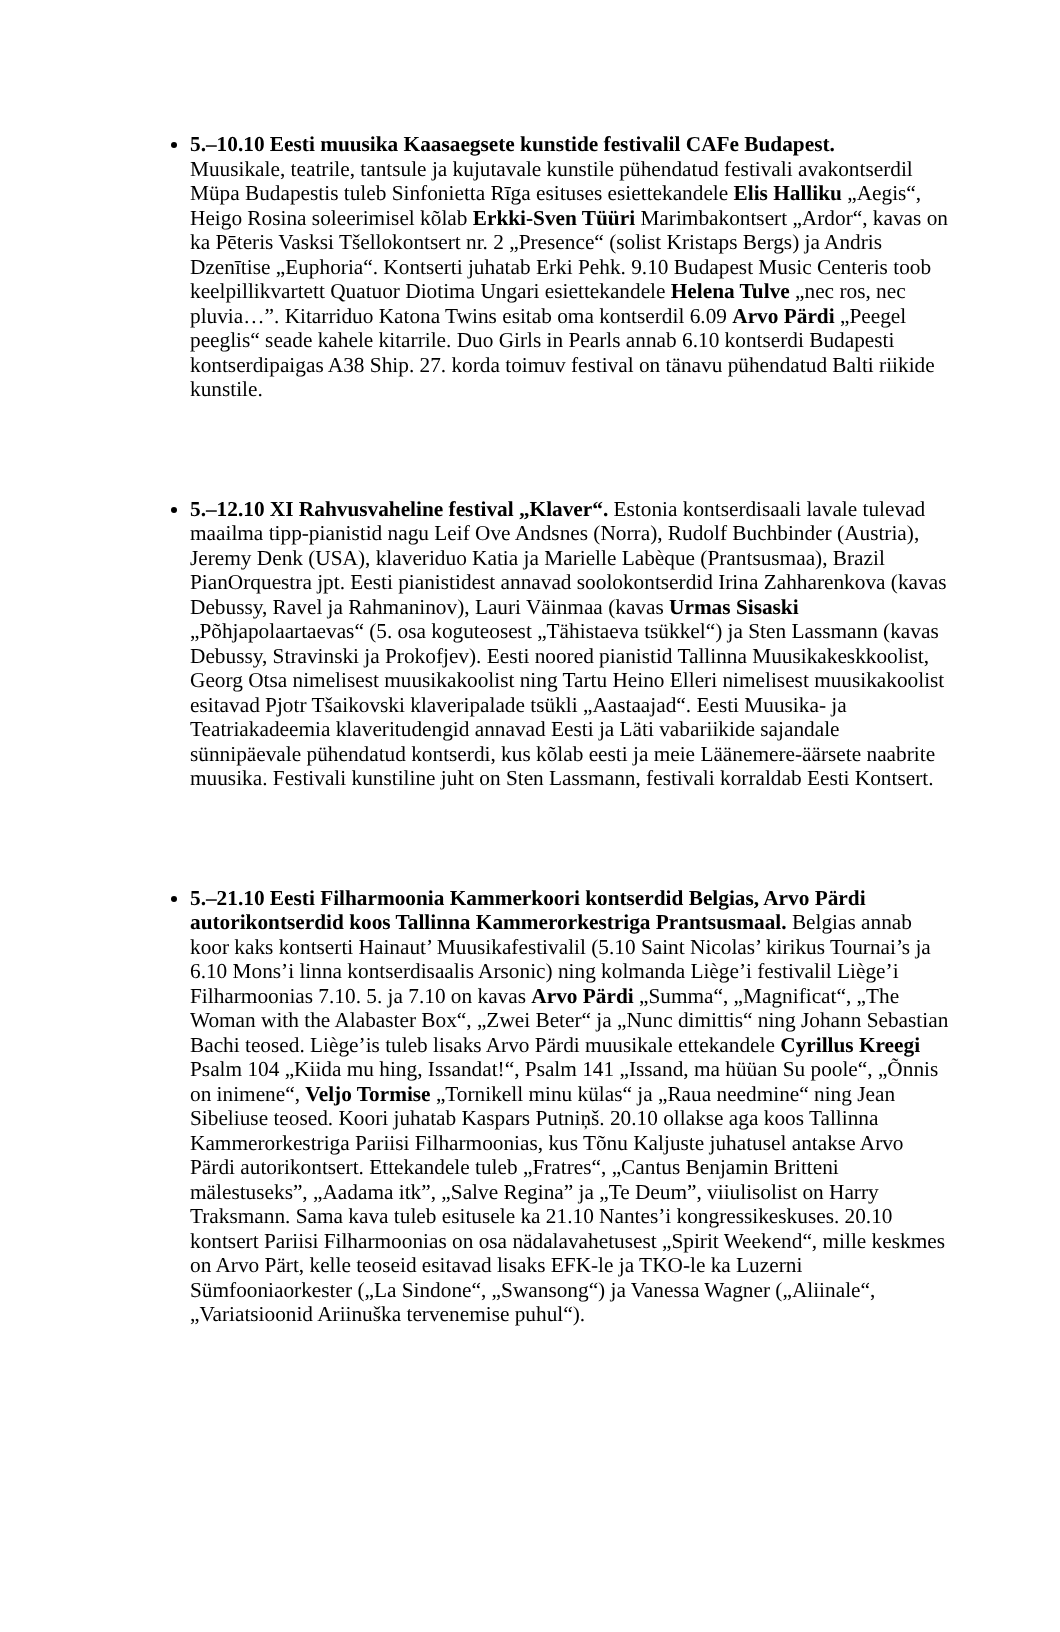5.–10.10 Eesti muusika Kaasaegsete kunstide festivalil CAFe Budapest.
Muusikale, teatrile, tantsule ja kujutavale kunstile pühendatud festivali avakontserdil Müpa Budapestis tuleb Sinfonietta Rīga esituses esiettekandele Elis Halliku „Aegis“, Heigo Rosina soleerimisel kõlab Erkki-Sven Tüüri Marimbakontsert „Ardor“, kavas on ka Pēteris Vasksi Tšellokontsert nr. 2 „Presence“ (solist Kristaps Bergs) ja Andris Dzenītise „Euphoria“. Kontserti juhatab Erki Pehk. 9.10 Budapest Music Centeris toob keelpillikvartett Quatuor Diotima Ungari esiettekandele Helena Tulve „nec ros, nec pluvia…”. Kitarriduo Katona Twins esitab oma kontserdil 6.09 Arvo Pärdi „Peegel peeglis“ seade kahele kitarrile. Duo Girls in Pearls annab 6.10 kontserdi Budapesti kontserdipaigas A38 Ship. 27. korda toimuv festival on tänavu pühendatud Balti riikide kunstile.
5.–12.10 XI Rahvusvaheline festival „Klaver“. Estonia kontserdisaali lavale tulevad maailma tipp-pianistid nagu Leif Ove Andsnes (Norra), Rudolf Buchbinder (Austria), Jeremy Denk (USA), klaveriduo Katia ja Marielle Labèque (Prantsusmaa), Brazil PianOrquestra jpt. Eesti pianistidest annavad soolokontserdid Irina Zahharenkova (kavas Debussy, Ravel ja Rahmaninov), Lauri Väinmaa (kavas Urmas Sisaski „Põhjapolaartaevas“ (5. osa koguteosest „Tähistaeva tsükkel“) ja Sten Lassmann (kavas Debussy, Stravinski ja Prokofjev). Eesti noored pianistid Tallinna Muusikakeskkoolist, Georg Otsa nimelisest muusikakoolist ning Tartu Heino Elleri nimelisest muusikakoolist esitavad Pjotr Tšaikovski klaveripalade tsükli „Aastaajad“. Eesti Muusika- ja Teatriakadeemia klaveritudengid annavad Eesti ja Läti vabariikide sajandale sünnipäevale pühendatud kontserdi, kus kõlab eesti ja meie Läänemere-äärsete naabrite muusika. Festivali kunstiline juht on Sten Lassmann, festivali korraldab Eesti Kontsert.
5.–21.10 Eesti Filharmoonia Kammerkoori kontserdid Belgias, Arvo Pärdi autorikontserdid koos Tallinna Kammerorkestriga Prantsusmaal. Belgias annab koor kaks kontserti Hainaut’ Muusikafestivalil (5.10 Saint Nicolas’ kirikus Tournai’s ja 6.10 Mons’i linna kontserdisaalis Arsonic) ning kolmanda Liège’i festivalil Liège’i Filharmoonias 7.10. 5. ja 7.10 on kavas Arvo Pärdi „Summa“, „Magnificat“, „The Woman with the Alabaster Box“, „Zwei Beter“ ja „Nunc dimittis“ ning Johann Sebastian Bachi teosed. Liège’is tuleb lisaks Arvo Pärdi muusikale ettekandele Cyrillus Kreegi Psalm 104 „Kiida mu hing, Issandat!“, Psalm 141 „Issand, ma hüüan Su poole“, „Õnnis on inimene“, Veljo Tormise „Tornikell minu külas“ ja „Raua needmine“ ning Jean Sibeliuse teosed. Koori juhatab Kaspars Putniņš. 20.10 ollakse aga koos Tallinna Kammerorkestriga Pariisi Filharmoonias, kus Tõnu Kaljuste juhatusel antakse Arvo Pärdi autorikontsert. Ettekandele tuleb „Fratres“, „Cantus Benjamin Britteni mälestuseks”, „Aadama itk”, „Salve Regina” ja „Te Deum”, viiulisolist on Harry Traksmann. Sama kava tuleb esitusele ka 21.10 Nantes’i kongressikeskuses. 20.10 kontsert Pariisi Filharmoonias on osa nädalavahetusest „Spirit Weekend“, mille keskmes on Arvo Pärt, kelle teoseid esitavad lisaks EFK-le ja TKO-le ka Luzerni Sümfooniaorkester („La Sindone“, „Swansong“) ja Vanessa Wagner („Aliinale“, „Variatsioonid Ariinuška tervenemise puhul“).